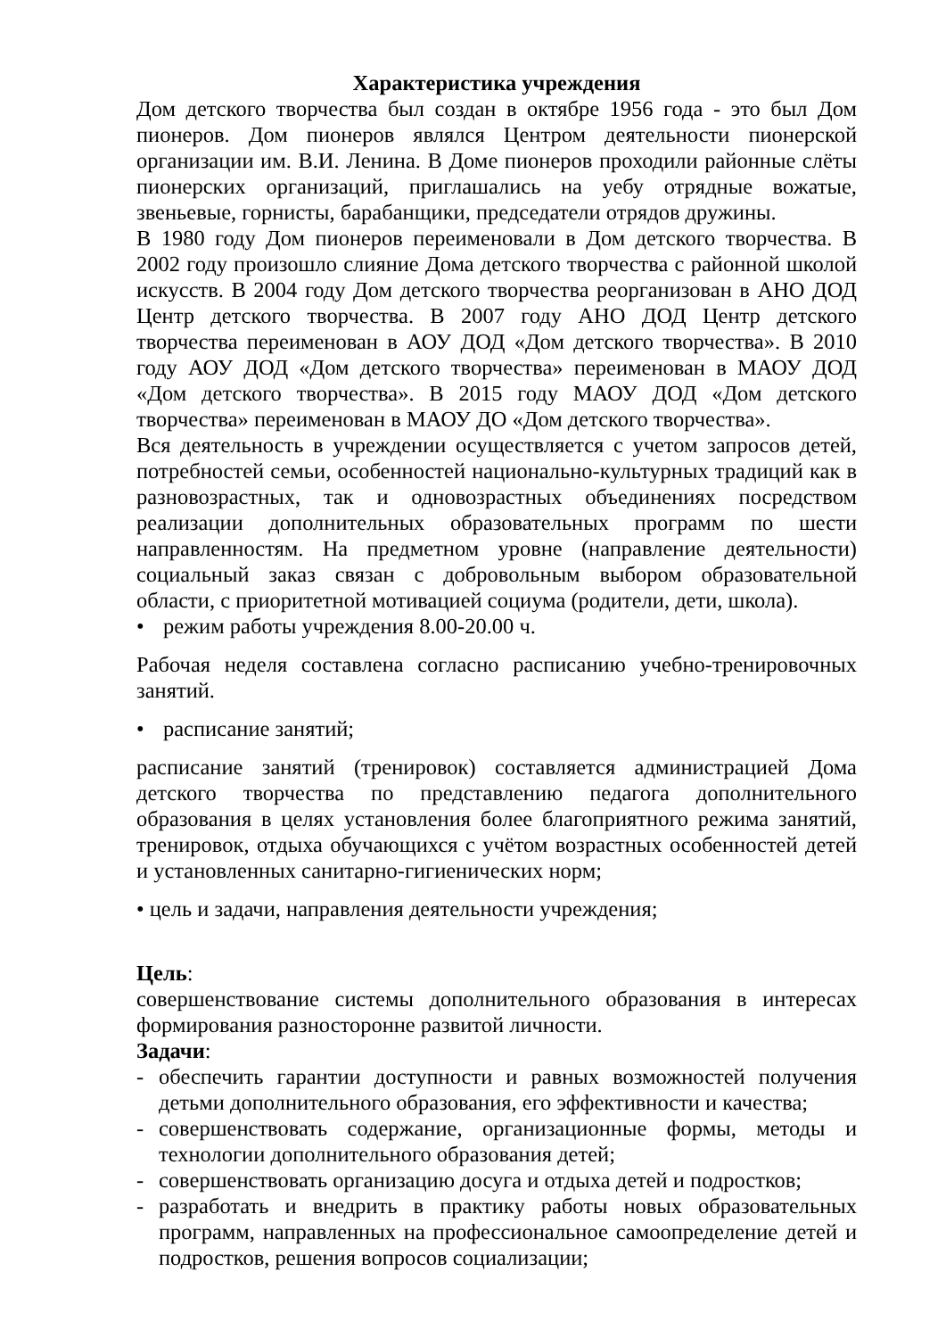Характеристика учреждения
Дом детского творчества был создан в октябре 1956 года - это был Дом пионеров. Дом пионеров являлся Центром деятельности пионерской организации им. В.И. Ленина. В Доме пионеров проходили районные слёты пионерских организаций, приглашались на уебу отрядные вожатые, звеньевые, горнисты, барабанщики, председатели отрядов дружины.
В 1980 году Дом пионеров переименовали в Дом детского творчества. В 2002 году произошло слияние Дома детского творчества с районной школой искусств. В 2004 году Дом детского творчества реорганизован в АНО ДОД Центр детского творчества. В 2007 году АНО ДОД Центр детского творчества переименован в АОУ ДОД «Дом детского творчества». В 2010 году АОУ ДОД «Дом детского творчества» переименован в МАОУ ДОД «Дом детского творчества». В 2015 году МАОУ ДОД «Дом детского творчества» переименован в МАОУ ДО «Дом детского творчества».
Вся деятельность в учреждении осуществляется с учетом запросов детей, потребностей семьи, особенностей национально-культурных традиций как в разновозрастных, так и одновозрастных объединениях посредством реализации дополнительных образовательных программ по шести направленностям. На предметном уровне (направление деятельности) социальный заказ связан с добровольным выбором образовательной области, с приоритетной мотивацией социума (родители, дети, школа).
• режим работы учреждения 8.00-20.00 ч.
Рабочая неделя составлена согласно расписанию учебно-тренировочных занятий.
• расписание занятий;
расписание занятий (тренировок) составляется администрацией Дома детского творчества по представлению педагога дополнительного образования в целях установления более благоприятного режима занятий, тренировок, отдыха обучающихся с учётом возрастных особенностей детей и установленных санитарно-гигиенических норм;
• цель и задачи, направления деятельности учреждения;
Цель:
совершенствование системы дополнительного образования в интересах формирования разносторонне развитой личности.
Задачи:
- обеспечить гарантии доступности и равных возможностей получения детьми дополнительного образования, его эффективности и качества;
- совершенствовать содержание, организационные формы, методы и технологии дополнительного образования детей;
- совершенствовать организацию досуга и отдыха детей и подростков;
- разработать и внедрить в практику работы новых образовательных программ, направленных на профессиональное самоопределение детей и подростков, решения вопросов социализации;